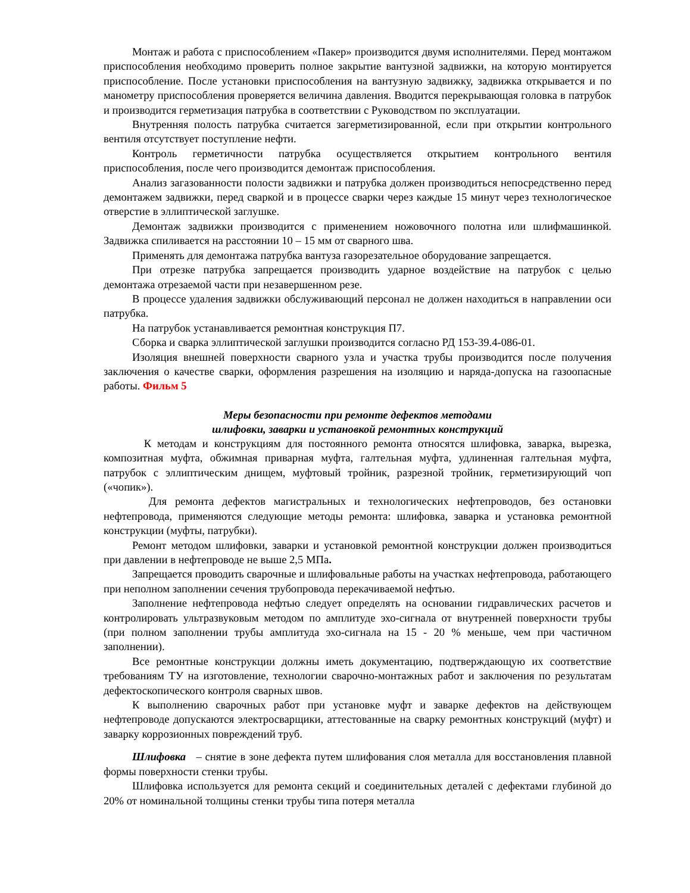Монтаж и работа с приспособлением «Пакер» производится двумя исполнителями. Перед монтажом приспособления необходимо проверить полное закрытие вантузной задвижки, на которую монтируется приспособление. После установки приспособления на вантузную задвижку, задвижка открывается и по манометру приспособления проверяется величина давления. Вводится перекрывающая головка в патрубок и производится герметизация патрубка в соответствии с Руководством по эксплуатации.
Внутренняя полость патрубка считается загерметизированной, если при открытии контрольного вентиля отсутствует поступление нефти.
Контроль герметичности патрубка осуществляется открытием контрольного вентиля приспособления, после чего производится демонтаж приспособления.
Анализ загазованности полости задвижки и патрубка должен производиться непосредственно перед демонтажем задвижки, перед сваркой и в процессе сварки через каждые 15 минут через технологическое отверстие в эллиптической заглушке.
Демонтаж задвижки производится с применением ножовочного полотна или шлифмашинкой. Задвижка спиливается на расстоянии 10 – 15 мм от сварного шва.
Применять для демонтажа патрубка вантуза газорезательное оборудование запрещается.
При отрезке патрубка запрещается производить ударное воздействие на патрубок с целью демонтажа отрезаемой части при незавершенном резе.
В процессе удаления задвижки обслуживающий персонал не должен находиться в направлении оси патрубка.
На патрубок устанавливается ремонтная конструкция П7.
Сборка и сварка эллиптической заглушки производится согласно РД 153-39.4-086-01.
Изоляция внешней поверхности сварного узла и участка трубы производится после получения заключения о качестве сварки, оформления разрешения на изоляцию и наряда-допуска на газоопасные работы. Фильм 5
Меры безопасности при ремонте дефектов методами
шлифовки, заварки и установкой ремонтных конструкций
К методам и конструкциям для постоянного ремонта относятся шлифовка, заварка, вырезка, композитная муфта, обжимная приварная муфта, галтельная муфта, удлиненная галтельная муфта, патрубок с эллиптическим днищем, муфтовый тройник, разрезной тройник, герметизирующий чоп («чопик»).
Для ремонта дефектов магистральных и технологических нефтепроводов, без остановки нефтепровода, применяются следующие методы ремонта: шлифовка, заварка и установка ремонтной конструкции (муфты, патрубки).
Ремонт методом шлифовки, заварки и установкой ремонтной конструкции должен производиться при давлении в нефтепроводе не выше 2,5 МПа.
Запрещается проводить сварочные и шлифовальные работы на участках нефтепровода, работающего при неполном заполнении сечения трубопровода перекачиваемой нефтью.
Заполнение нефтепровода нефтью следует определять на основании гидравлических расчетов и контролировать ультразвуковым методом по амплитуде эхо-сигнала от внутренней поверхности трубы (при полном заполнении трубы амплитуда эхо-сигнала на 15 - 20 % меньше, чем при частичном заполнении).
Все ремонтные конструкции должны иметь документацию, подтверждающую их соответствие требованиям ТУ на изготовление, технологии сварочно-монтажных работ и заключения по результатам дефектоскопического контроля сварных швов.
К выполнению сварочных работ при установке муфт и заварке дефектов на действующем нефтепроводе допускаются электросварщики, аттестованные на сварку ремонтных конструкций (муфт) и заварку коррозионных повреждений труб.
Шлифовка – снятие в зоне дефекта путем шлифования слоя металла для восстановления плавной формы поверхности стенки трубы.
Шлифовка используется для ремонта секций и соединительных деталей с дефектами глубиной до 20% от номинальной толщины стенки трубы типа потеря металла